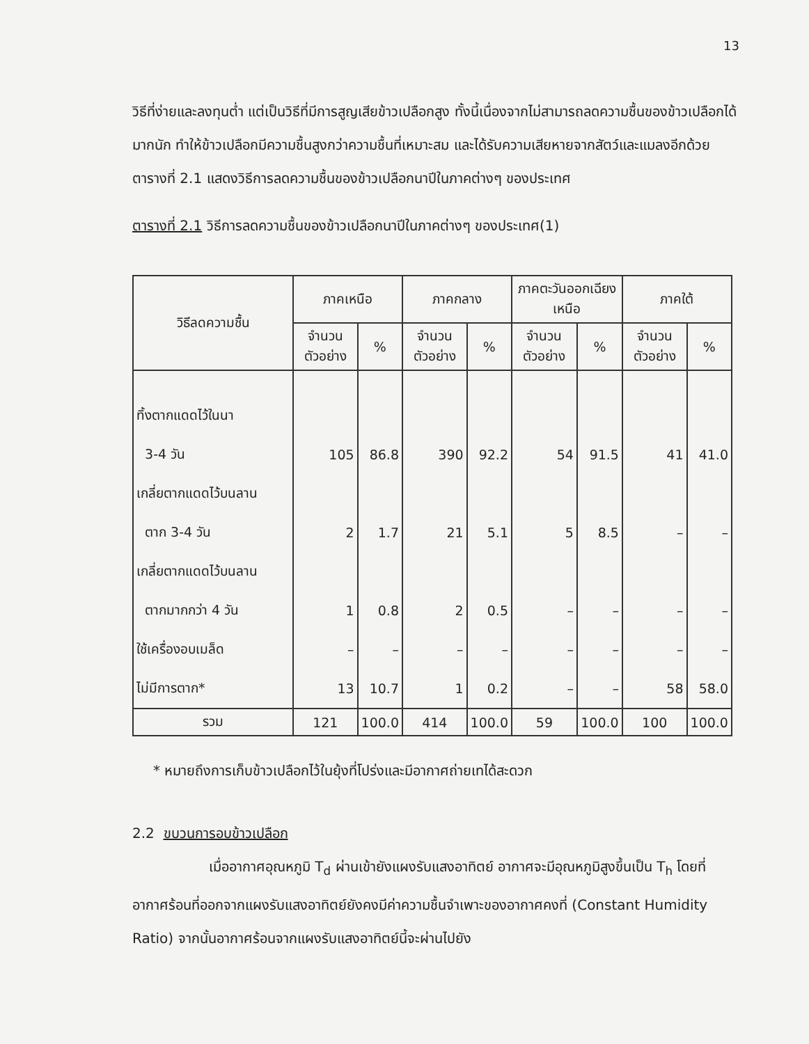13
วิธีที่ง่ายและลงทุนต่ำ แต่เป็นวิธีที่มีการสูญเสียข้าวเปลือกสูง ทั้งนี้เนื่องจากไม่สามารถลดความชื้นของข้าวเปลือกได้มากนัก ทำให้ข้าวเปลือกมีความชื้นสูงกว่าความชื้นที่เหมาะสม และได้รับความเสียหายจากสัตว์และแมลงอีกด้วย ตารางที่ 2.1 แสดงวิธีการลดความชื้นของข้าวเปลือกนาปีในภาคต่างๆ ของประเทศ
ตารางที่ 2.1 วิธีการลดความชื้นของข้าวเปลือกนาปีในภาคต่างๆ ของประเทศ(1)
| วิธีลดความชื้น | ภาคเหนือ | | ภาคกลาง | | ภาคตะวันออกเฉียงเหนือ | | ภาคใต้ | |
| --- | --- | --- | --- | --- | --- | --- | --- | --- |
| | จำนวนตัวอย่าง | % | จำนวนตัวอย่าง | % | จำนวนตัวอย่าง | % | จำนวนตัวอย่าง | % |
| ทิ้งตากแดดไว้ในนา | | | | | | | | |
| 3-4 วัน | 105 | 86.8 | 390 | 92.2 | 54 | 91.5 | 41 | 41.0 |
| เกลี่ยตากแดดไว้บนลาน | | | | | | | | |
| ตาก 3-4 วัน | 2 | 1.7 | 21 | 5.1 | 5 | 8.5 | – | – |
| เกลี่ยตากแดดไว้บนลาน | | | | | | | | |
| ตากมากกว่า 4 วัน | 1 | 0.8 | 2 | 0.5 | – | – | – | – |
| ใช้เครื่องอบเมล็ด | – | – | – | – | – | – | – | – |
| ไม่มีการตาก* | 13 | 10.7 | 1 | 0.2 | – | – | 58 | 58.0 |
| รวม | 121 | 100.0 | 414 | 100.0 | 59 | 100.0 | 100 | 100.0 |
* หมายถึงการเก็บข้าวเปลือกไว้ในยุ้งที่โปร่งและมีอากาศถ่ายเทได้สะดวก
2.2 ขบวนการอบข้าวเปลือก
เมื่ออากาศอุณหภูมิ T<sub>d</sub> ผ่านเข้ายังแผงรับแสงอาทิตย์ อากาศจะมีอุณหภูมิสูงขึ้นเป็น T<sub>h</sub> โดยที่อากาศร้อนที่ออกจากแผงรับแสงอาทิตย์ยังคงมีค่าความชื้นจำเพาะของอากาศคงที่ (Constant Humidity Ratio) จากนั้นอากาศร้อนจากแผงรับแสงอาทิตย์นี้จะผ่านไปยัง